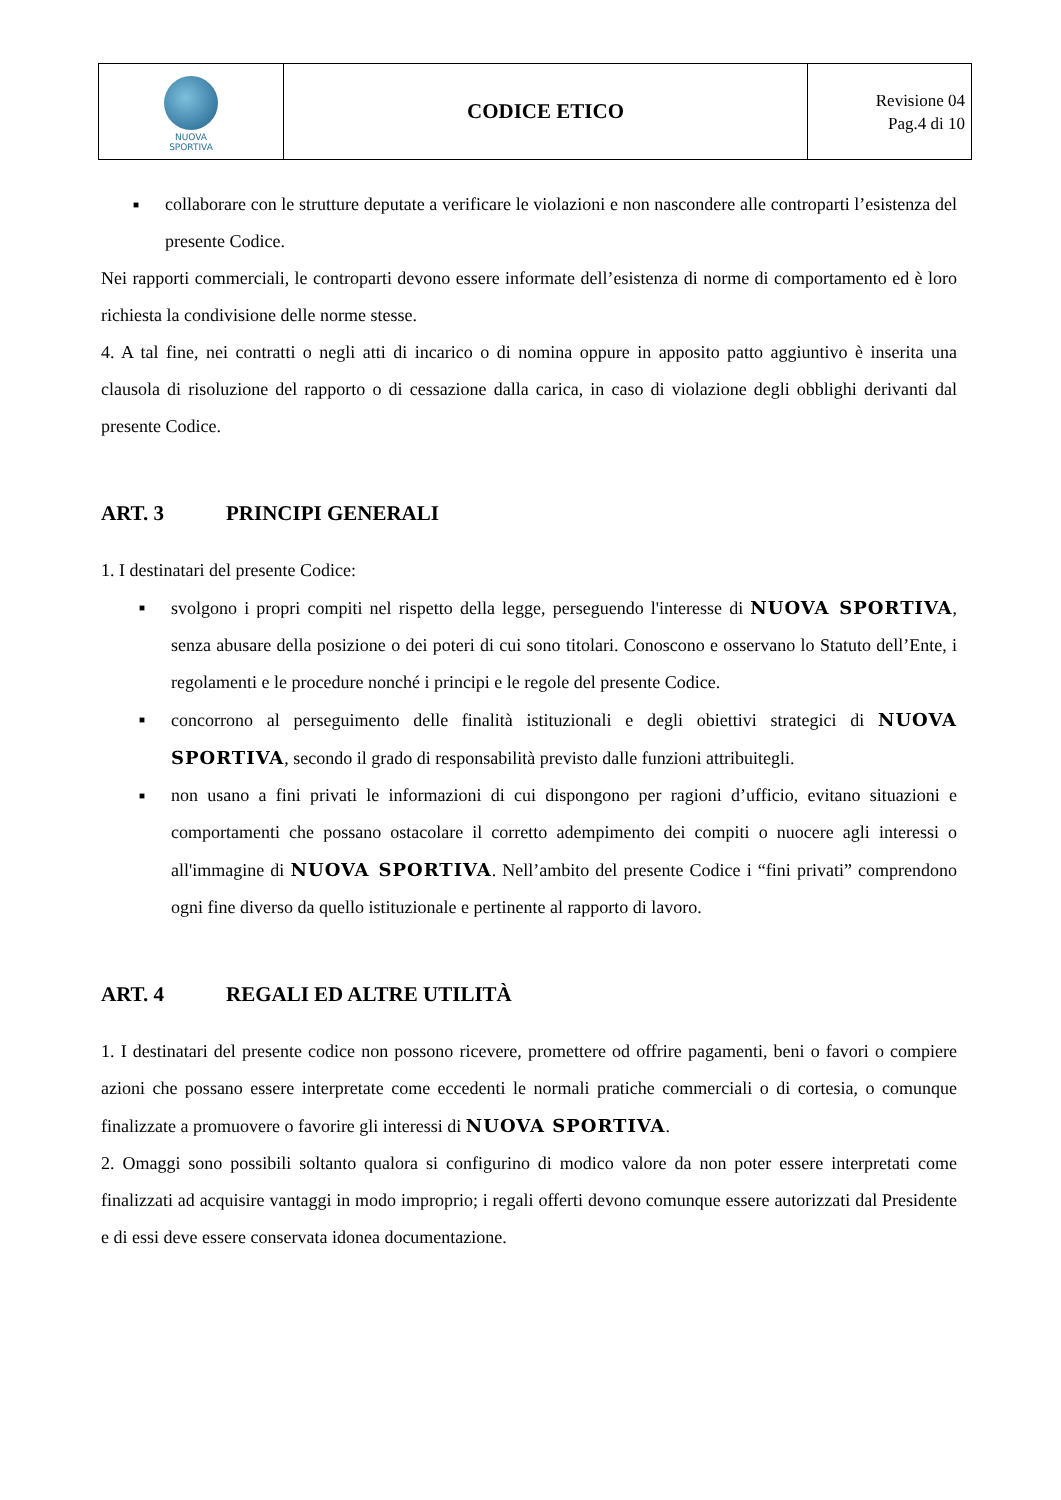| NUOVA SPORTIVA | CODICE ETICO | Revisione 04 Pag.4 di 10 |
■ collaborare con le strutture deputate a verificare le violazioni e non nascondere alle controparti l’esistenza del presente Codice.
Nei rapporti commerciali, le controparti devono essere informate dell’esistenza di norme di comportamento ed è loro richiesta la condivisione delle norme stesse.
4. A tal fine, nei contratti o negli atti di incarico o di nomina oppure in apposito patto aggiuntivo è inserita una clausola di risoluzione del rapporto o di cessazione dalla carica, in caso di violazione degli obblighi derivanti dal presente Codice.
ART. 3 PRINCIPI GENERALI
1. I destinatari del presente Codice:
■ svolgono i propri compiti nel rispetto della legge, perseguendo l'interesse di NUOVA SPORTIVA, senza abusare della posizione o dei poteri di cui sono titolari. Conoscono e osservano lo Statuto dell’Ente, i regolamenti e le procedure nonché i principi e le regole del presente Codice.
■ concorrono al perseguimento delle finalità istituzionali e degli obiettivi strategici di NUOVA SPORTIVA, secondo il grado di responsabilità previsto dalle funzioni attribuitegli.
■ non usano a fini privati le informazioni di cui dispongono per ragioni d’ufficio, evitano situazioni e comportamenti che possano ostacolare il corretto adempimento dei compiti o nuocere agli interessi o all'immagine di NUOVA SPORTIVA. Nell’ambito del presente Codice i “fini privati” comprendono ogni fine diverso da quello istituzionale e pertinente al rapporto di lavoro.
ART. 4 REGALI ED ALTRE UTILITÀ
1. I destinatari del presente codice non possono ricevere, promettere od offrire pagamenti, beni o favori o compiere azioni che possano essere interpretate come eccedenti le normali pratiche commerciali o di cortesia, o comunque finalizzate a promuovere o favorire gli interessi di NUOVA SPORTIVA.
2. Omaggi sono possibili soltanto qualora si configurino di modico valore da non poter essere interpretati come finalizzati ad acquisire vantaggi in modo improprio; i regali offerti devono comunque essere autorizzati dal Presidente e di essi deve essere conservata idonea documentazione.